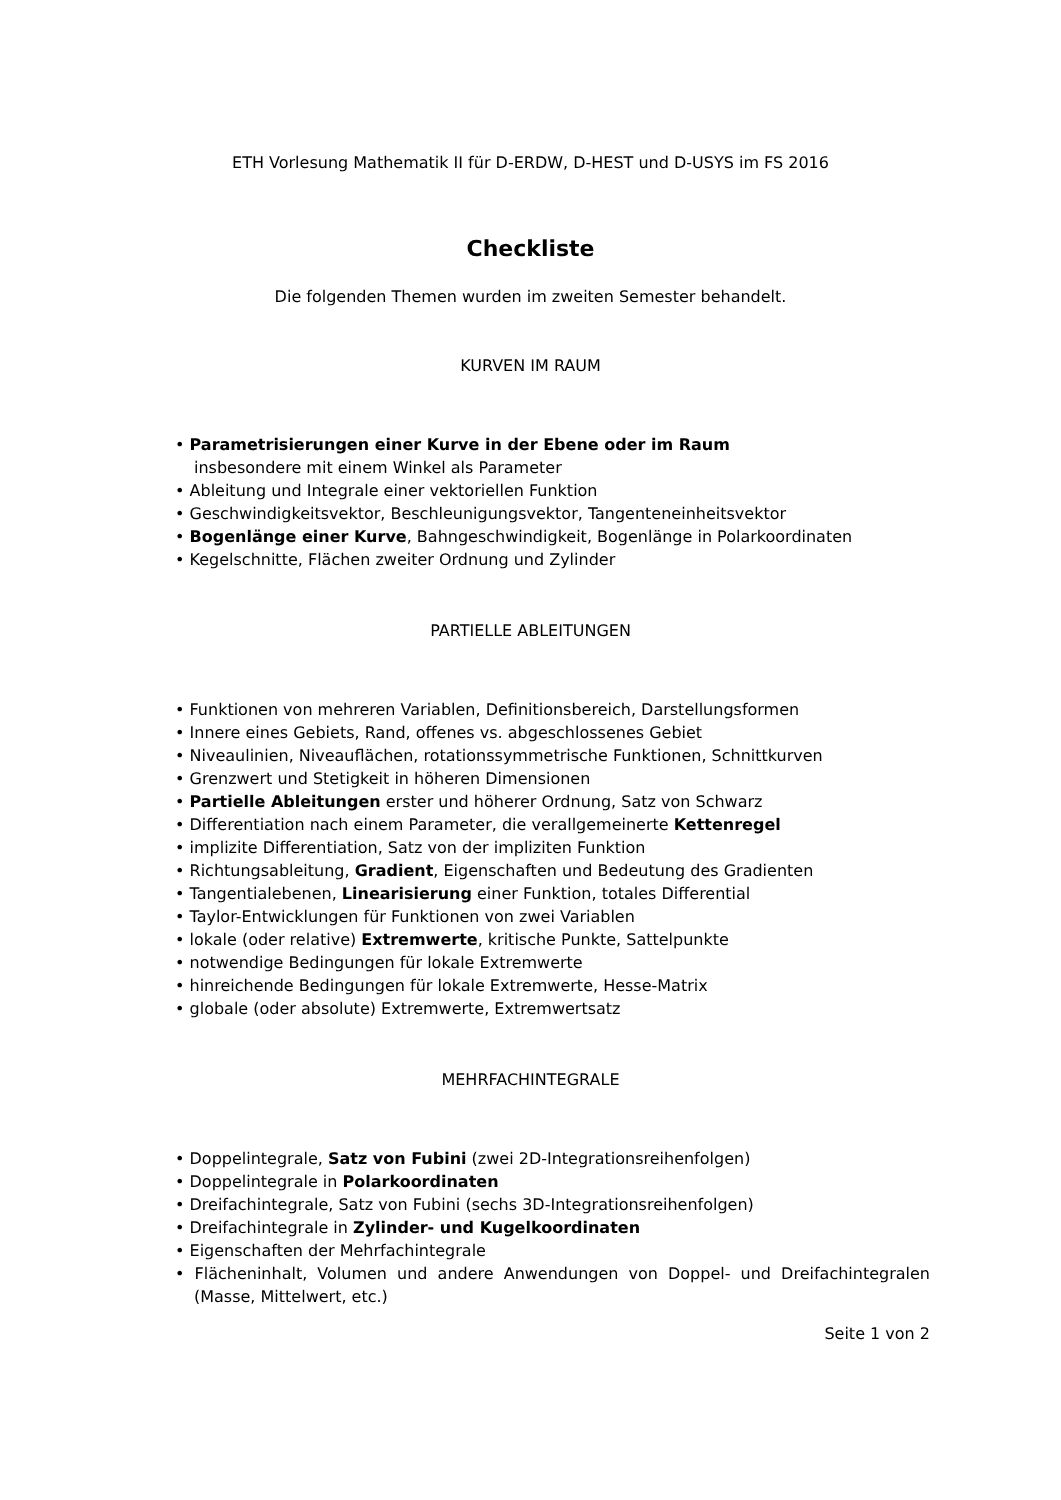ETH Vorlesung Mathematik II für D-ERDW, D-HEST und D-USYS im FS 2016
Checkliste
Die folgenden Themen wurden im zweiten Semester behandelt.
KURVEN IM RAUM
• Parametrisierungen einer Kurve in der Ebene oder im Raum
insbesondere mit einem Winkel als Parameter
• Ableitung und Integrale einer vektoriellen Funktion
• Geschwindigkeitsvektor, Beschleunigungsvektor, Tangenteneinheitsvektor
• Bogenlänge einer Kurve, Bahngeschwindigkeit, Bogenlänge in Polarkoordinaten
• Kegelschnitte, Flächen zweiter Ordnung und Zylinder
PARTIELLE ABLEITUNGEN
• Funktionen von mehreren Variablen, Definitionsbereich, Darstellungsformen
• Innere eines Gebiets, Rand, offenes vs. abgeschlossenes Gebiet
• Niveaulinien, Niveauflächen, rotationssymmetrische Funktionen, Schnittkurven
• Grenzwert und Stetigkeit in höheren Dimensionen
• Partielle Ableitungen erster und höherer Ordnung, Satz von Schwarz
• Differentiation nach einem Parameter, die verallgemeinerte Kettenregel
• implizite Differentiation, Satz von der impliziten Funktion
• Richtungsableitung, Gradient, Eigenschaften und Bedeutung des Gradienten
• Tangentialebenen, Linearisierung einer Funktion, totales Differential
• Taylor-Entwicklungen für Funktionen von zwei Variablen
• lokale (oder relative) Extremwerte, kritische Punkte, Sattelpunkte
• notwendige Bedingungen für lokale Extremwerte
• hinreichende Bedingungen für lokale Extremwerte, Hesse-Matrix
• globale (oder absolute) Extremwerte, Extremwertsatz
MEHRFACHINTEGRALE
• Doppelintegrale, Satz von Fubini (zwei 2D-Integrationsreihenfolgen)
• Doppelintegrale in Polarkoordinaten
• Dreifachintegrale, Satz von Fubini (sechs 3D-Integrationsreihenfolgen)
• Dreifachintegrale in Zylinder- und Kugelkoordinaten
• Eigenschaften der Mehrfachintegrale
• Flächeninhalt, Volumen und andere Anwendungen von Doppel- und Dreifachintegralen (Masse, Mittelwert, etc.)
Seite 1 von 2